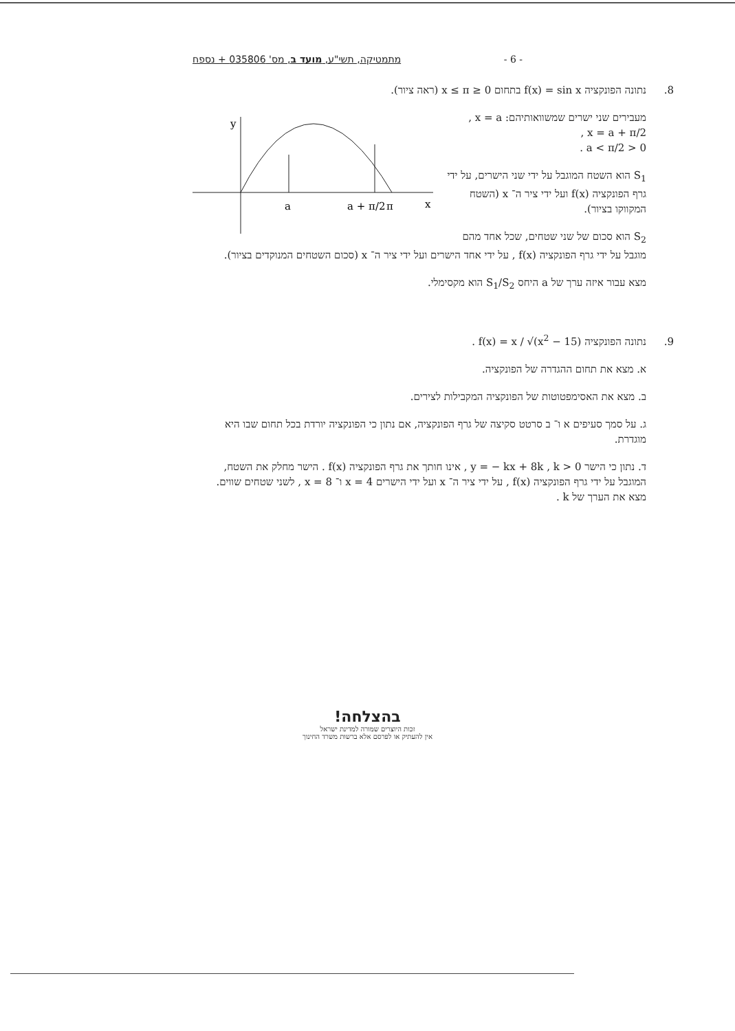- 6 - מתמטיקה, תשי"ע, מועד ב, מס' 035806 + נספח
8. נתונה הפונקציה f(x) = sin x בתחום 0 ≤ x ≤ π (ראה ציור).
y
x
a
a + π/2
π
מעבירים שני ישרים שמשוואותיהם: x = a ,
x = a + π/2 ,
0 < a < π/2 .
S<sub>1</sub> הוא השטח המוגבל על ידי שני הישרים, על ידי גרף הפונקציה f(x) ועל ידי ציר ה־ x (השטח המקווקו בציור).
S<sub>2</sub> הוא סכום של שני שטחים, שכל אחד מהם מוגבל על ידי גרף הפונקציה f(x) , על ידי אחד הישרים ועל ידי ציר ה־ x (סכום השטחים המנוקדים בציור).
מצא עבור איזה ערך של a היחס S<sub>1</sub>/S<sub>2</sub> הוא מקסימלי.
9. נתונה הפונקציה f(x) = x / √(x<sup>2</sup> − 15) .
א. מצא את תחום ההגדרה של הפונקציה.
ב. מצא את האסימפטוטות של הפונקציה המקבילות לצירים.
ג. על סמך סעיפים א ו־ ב סרטט סקיצה של גרף הפונקציה, אם נתון כי הפונקציה יורדת בכל תחום שבו היא מוגדרת.
ד. נתון כי הישר y = − kx + 8k , k > 0 , אינו חותך את גרף הפונקציה f(x) . הישר מחלק את השטח, המוגבל על ידי גרף הפונקציה f(x) , על ידי ציר ה־ x ועל ידי הישרים x = 4 ו־ x = 8 , לשני שטחים שווים. מצא את הערך של k .
בהצלחה!
זכות היוצרים שמורה למדינת ישראל
אין להעתיק או לפרסם אלא ברשות משרד החינוך